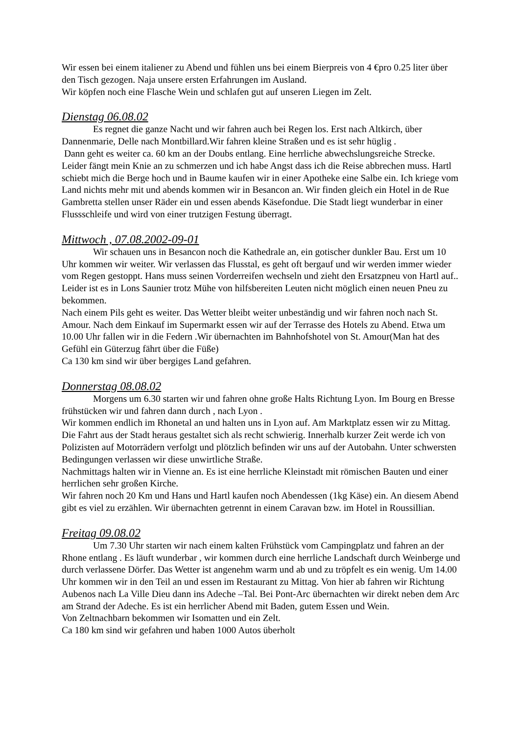Wir essen bei einem italiener zu Abend und fühlen uns bei einem Bierpreis von 4 €pro 0.25 liter über den Tisch gezogen. Naja unsere ersten Erfahrungen im Ausland.
Wir köpfen noch eine Flasche Wein und schlafen gut auf unseren Liegen im Zelt.
Dienstag 06.08.02
Es regnet die ganze Nacht und wir fahren auch bei Regen los. Erst nach Altkirch, über Dannenmarie, Delle nach Montbillard.Wir fahren kleine Straßen und es ist sehr hüglig .
Dann geht es weiter ca. 60 km an der Doubs entlang. Eine herrliche abwechslungsreiche Strecke. Leider fängt mein Knie an zu schmerzen und ich habe Angst dass ich die Reise abbrechen muss. Hartl schiebt mich die Berge hoch und in Baume kaufen wir in einer Apotheke eine Salbe ein. Ich kriege vom Land nichts mehr mit und abends kommen wir in Besancon an. Wir finden gleich ein Hotel in de Rue Gambretta stellen unser Räder ein und essen abends Käsefondue. Die Stadt liegt wunderbar in einer Flussschleife und wird von einer trutzigen Festung überragt.
Mittwoch , 07.08.2002-09-01
Wir schauen uns in Besancon noch die Kathedrale an, ein gotischer dunkler Bau. Erst um 10 Uhr kommen wir weiter. Wir verlassen das Flusstal, es geht oft bergauf und wir werden immer wieder vom Regen gestoppt. Hans muss seinen Vorderreifen wechseln und zieht den Ersatzpneu von Hartl auf.. Leider ist es in Lons Saunier trotz Mühe von hilfsbereiten Leuten nicht möglich einen neuen Pneu zu bekommen.
Nach einem Pils geht es weiter. Das Wetter bleibt weiter unbeständig und wir fahren noch nach St. Amour. Nach dem Einkauf im Supermarkt essen wir auf der Terrasse des Hotels zu Abend. Etwa um 10.00 Uhr fallen wir in die Federn .Wir übernachten im Bahnhofshotel von St. Amour(Man hat des Gefühl ein Güterzug fährt über die Füße)
Ca 130 km sind wir über bergiges Land gefahren.
Donnerstag 08.08.02
Morgens um 6.30 starten wir und fahren ohne große Halts Richtung Lyon. Im Bourg en Bresse frühstücken wir und fahren dann durch , nach Lyon .
Wir kommen endlich im Rhonetal an und halten uns in Lyon auf. Am Marktplatz essen wir zu Mittag. Die Fahrt aus der Stadt heraus gestaltet sich als recht schwierig. Innerhalb kurzer Zeit werde ich von Polizisten auf Motorrädern verfolgt und plötzlich befinden wir uns auf der Autobahn. Unter schwersten Bedingungen verlassen wir diese unwirtliche Straße.
Nachmittags halten wir in Vienne an. Es ist eine herrliche Kleinstadt mit römischen Bauten und einer herrlichen sehr großen Kirche.
Wir fahren noch 20 Km und Hans und Hartl kaufen noch Abendessen (1kg Käse) ein. An diesem Abend gibt es viel zu erzählen. Wir übernachten getrennt in einem Caravan bzw. im Hotel in Roussillian.
Freitag 09.08.02
Um 7.30 Uhr starten wir nach einem kalten Frühstück vom Campingplatz und fahren an der Rhone entlang . Es läuft wunderbar , wir kommen durch eine herrliche Landschaft durch Weinberge und durch verlassene Dörfer. Das Wetter ist angenehm warm und ab und zu tröpfelt es ein wenig. Um 14.00 Uhr kommen wir in den Teil an und essen im Restaurant zu Mittag. Von hier ab fahren wir Richtung Aubenos nach La Ville Dieu dann ins Adeche –Tal. Bei Pont-Arc übernachten wir direkt neben dem Arc am Strand der Adeche. Es ist ein herrlicher Abend mit Baden, gutem Essen und Wein.
Von Zeltnachbarn bekommen wir Isomatten und ein Zelt.
Ca 180 km sind wir gefahren und haben 1000 Autos überholt